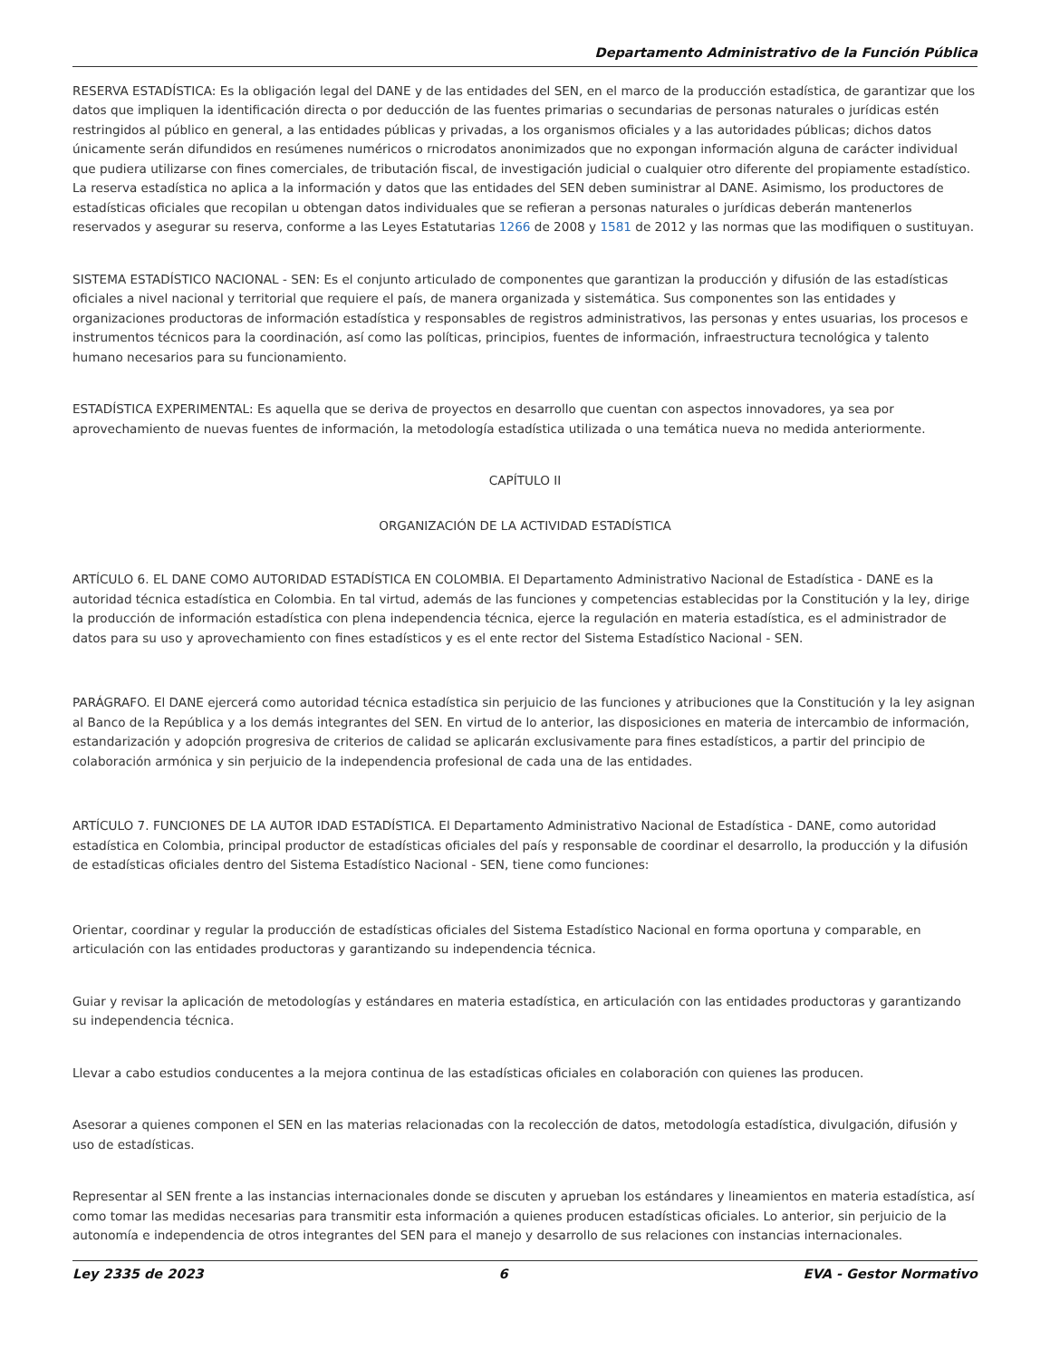Departamento Administrativo de la Función Pública
RESERVA ESTADÍSTICA: Es la obligación legal del DANE y de las entidades del SEN, en el marco de la producción estadística, de garantizar que los datos que impliquen la identificación directa o por deducción de las fuentes primarias o secundarias de personas naturales o jurídicas estén restringidos al público en general, a las entidades públicas y privadas, a los organismos oficiales y a las autoridades públicas; dichos datos únicamente serán difundidos en resúmenes numéricos o rnicrodatos anonimizados que no expongan información alguna de carácter individual que pudiera utilizarse con fines comerciales, de tributación fiscal, de investigación judicial o cualquier otro diferente del propiamente estadístico. La reserva estadística no aplica a la información y datos que las entidades del SEN deben suministrar al DANE. Asimismo, los productores de estadísticas oficiales que recopilan u obtengan datos individuales que se refieran a personas naturales o jurídicas deberán mantenerlos reservados y asegurar su reserva, conforme a las Leyes Estatutarias 1266 de 2008 y 1581 de 2012 y las normas que las modifiquen o sustituyan.
SISTEMA ESTADÍSTICO NACIONAL - SEN: Es el conjunto articulado de componentes que garantizan la producción y difusión de las estadísticas oficiales a nivel nacional y territorial que requiere el país, de manera organizada y sistemática. Sus componentes son las entidades y organizaciones productoras de información estadística y responsables de registros administrativos, las personas y entes usuarias, los procesos e instrumentos técnicos para la coordinación, así como las políticas, principios, fuentes de información, infraestructura tecnológica y talento humano necesarios para su funcionamiento.
ESTADÍSTICA EXPERIMENTAL: Es aquella que se deriva de proyectos en desarrollo que cuentan con aspectos innovadores, ya sea por aprovechamiento de nuevas fuentes de información, la metodología estadística utilizada o una temática nueva no medida anteriormente.
CAPÍTULO II
ORGANIZACIÓN DE LA ACTIVIDAD ESTADÍSTICA
ARTÍCULO 6. EL DANE COMO AUTORIDAD ESTADÍSTICA EN COLOMBIA. El Departamento Administrativo Nacional de Estadística - DANE es la autoridad técnica estadística en Colombia. En tal virtud, además de las funciones y competencias establecidas por la Constitución y la ley, dirige la producción de información estadística con plena independencia técnica, ejerce la regulación en materia estadística, es el administrador de datos para su uso y aprovechamiento con fines estadísticos y es el ente rector del Sistema Estadístico Nacional - SEN.
PARÁGRAFO. El DANE ejercerá como autoridad técnica estadística sin perjuicio de las funciones y atribuciones que la Constitución y la ley asignan al Banco de la República y a los demás integrantes del SEN. En virtud de lo anterior, las disposiciones en materia de intercambio de información, estandarización y adopción progresiva de criterios de calidad se aplicarán exclusivamente para fines estadísticos, a partir del principio de colaboración armónica y sin perjuicio de la independencia profesional de cada una de las entidades.
ARTÍCULO 7. FUNCIONES DE LA AUTOR IDAD ESTADÍSTICA. El Departamento Administrativo Nacional de Estadística - DANE, como autoridad estadística en Colombia, principal productor de estadísticas oficiales del país y responsable de coordinar el desarrollo, la producción y la difusión de estadísticas oficiales dentro del Sistema Estadístico Nacional - SEN, tiene como funciones:
Orientar, coordinar y regular la producción de estadísticas oficiales del Sistema Estadístico Nacional en forma oportuna y comparable, en articulación con las entidades productoras y garantizando su independencia técnica.
Guiar y revisar la aplicación de metodologías y estándares en materia estadística, en articulación con las entidades productoras y garantizando su independencia técnica.
Llevar a cabo estudios conducentes a la mejora continua de las estadísticas oficiales en colaboración con quienes las producen.
Asesorar a quienes componen el SEN en las materias relacionadas con la recolección de datos, metodología estadística, divulgación, difusión y uso de estadísticas.
Representar al SEN frente a las instancias internacionales donde se discuten y aprueban los estándares y lineamientos en materia estadística, así como tomar las medidas necesarias para transmitir esta información a quienes producen estadísticas oficiales. Lo anterior, sin perjuicio de la autonomía e independencia de otros integrantes del SEN para el manejo y desarrollo de sus relaciones con instancias internacionales.
Ley 2335 de 2023 6 EVA - Gestor Normativo